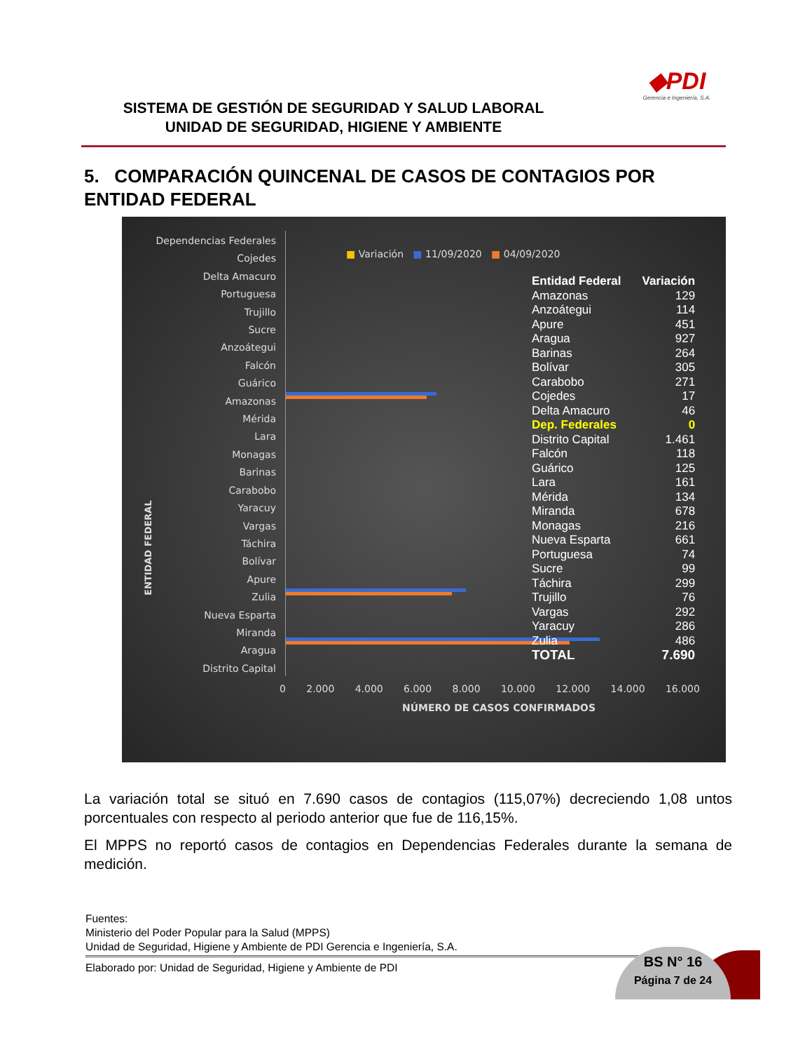SISTEMA DE GESTIÓN DE SEGURIDAD Y SALUD LABORAL
UNIDAD DE SEGURIDAD, HIGIENE Y AMBIENTE
◆PDI
Gerencia e Ingeniería, S.A.
5. COMPARACIÓN QUINCENAL DE CASOS DE CONTAGIOS POR ENTIDAD FEDERAL
ENTIDAD FEDERAL
Dependencias Federales
Cojedes
Delta Amacuro
Portuguesa
Trujillo
Sucre
Anzoátegui
Falcón
Guárico
Amazonas
Mérida
Lara
Monagas
Barinas
Carabobo
Yaracuy
Vargas
Táchira
Bolívar
Apure
Zulia
Nueva Esparta
Miranda
Aragua
Distrito Capital
■ Variación ■ 11/09/2020 ■ 04/09/2020
| Entidad Federal | Variación |
| --- | --- |
| Amazonas | 129 |
| Anzoátegui | 114 |
| Apure | 451 |
| Aragua | 927 |
| Barinas | 264 |
| Bolívar | 305 |
| Carabobo | 271 |
| Cojedes | 17 |
| Delta Amacuro | 46 |
| Dep. Federales | 0 |
| Distrito Capital | 1.461 |
| Falcón | 118 |
| Guárico | 125 |
| Lara | 161 |
| Mérida | 134 |
| Miranda | 678 |
| Monagas | 216 |
| Nueva Esparta | 661 |
| Portuguesa | 74 |
| Sucre | 99 |
| Táchira | 299 |
| Trujillo | 76 |
| Vargas | 292 |
| Yaracuy | 286 |
| Zulia | 486 |
| TOTAL | 7.690 |
0 2.000 4.000 6.000 8.000 10.000 12.000 14.000 16.000
NÚMERO DE CASOS CONFIRMADOS
La variación total se situó en 7.690 casos de contagios (115,07%) decreciendo 1,08 untos porcentuales con respecto al periodo anterior que fue de 116,15%.
El MPPS no reportó casos de contagios en Dependencias Federales durante la semana de medición.
Fuentes:
Ministerio del Poder Popular para la Salud (MPPS)
Unidad de Seguridad, Higiene y Ambiente de PDI Gerencia e Ingeniería, S.A.
Elaborado por: Unidad de Seguridad, Higiene y Ambiente de PDI
BS N° 16
Página 7 de 24